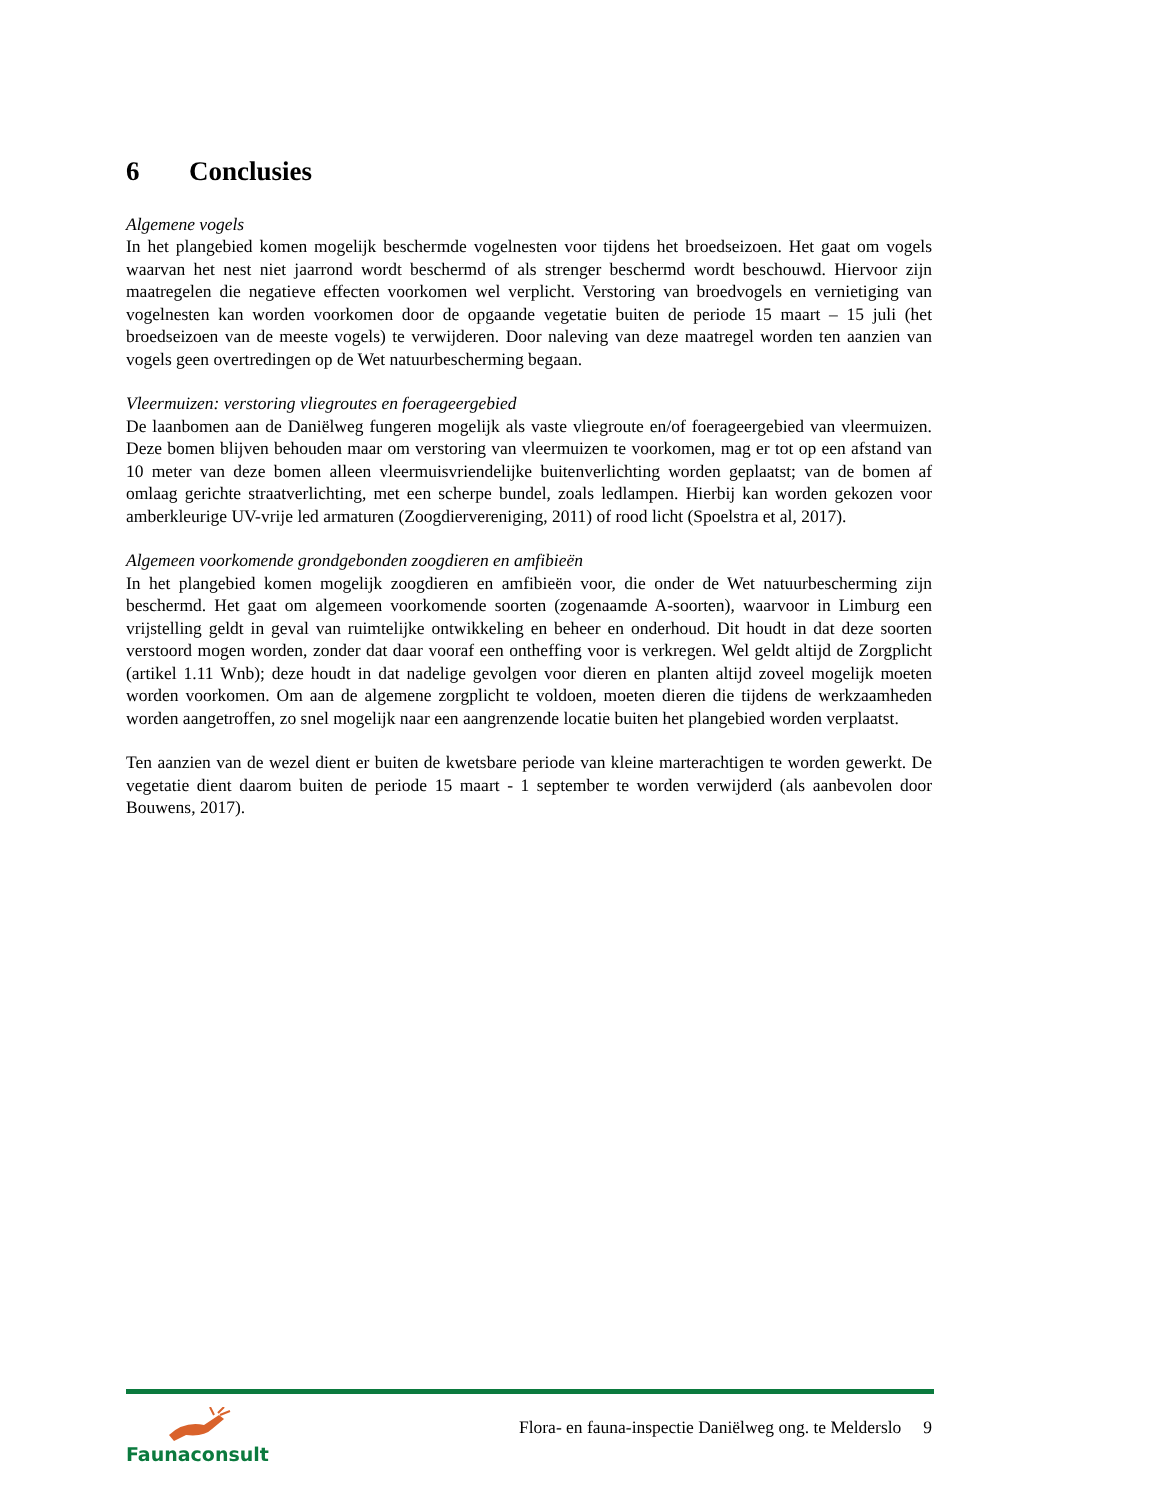6 Conclusies
Algemene vogels
In het plangebied komen mogelijk beschermde vogelnesten voor tijdens het broedseizoen. Het gaat om vogels waarvan het nest niet jaarrond wordt beschermd of als strenger beschermd wordt beschouwd. Hiervoor zijn maatregelen die negatieve effecten voorkomen wel verplicht. Verstoring van broedvogels en vernietiging van vogelnesten kan worden voorkomen door de opgaande vegetatie buiten de periode 15 maart – 15 juli (het broedseizoen van de meeste vogels) te verwijderen. Door naleving van deze maatregel worden ten aanzien van vogels geen overtredingen op de Wet natuurbescherming begaan.
Vleermuizen: verstoring vliegroutes en foerageergebied
De laanbomen aan de Daniëlweg fungeren mogelijk als vaste vliegroute en/of foerageergebied van vleermuizen. Deze bomen blijven behouden maar om verstoring van vleermuizen te voorkomen, mag er tot op een afstand van 10 meter van deze bomen alleen vleermuisvriendelijke buitenverlichting worden geplaatst; van de bomen af omlaag gerichte straatverlichting, met een scherpe bundel, zoals ledlampen. Hierbij kan worden gekozen voor amberkleurige UV-vrije led armaturen (Zoogdiervereniging, 2011) of rood licht (Spoelstra et al, 2017).
Algemeen voorkomende grondgebonden zoogdieren en amfibieën
In het plangebied komen mogelijk zoogdieren en amfibieën voor, die onder de Wet natuurbescherming zijn beschermd. Het gaat om algemeen voorkomende soorten (zogenaamde A-soorten), waarvoor in Limburg een vrijstelling geldt in geval van ruimtelijke ontwikkeling en beheer en onderhoud. Dit houdt in dat deze soorten verstoord mogen worden, zonder dat daar vooraf een ontheffing voor is verkregen. Wel geldt altijd de Zorgplicht (artikel 1.11 Wnb); deze houdt in dat nadelige gevolgen voor dieren en planten altijd zoveel mogelijk moeten worden voorkomen. Om aan de algemene zorgplicht te voldoen, moeten dieren die tijdens de werkzaamheden worden aangetroffen, zo snel mogelijk naar een aangrenzende locatie buiten het plangebied worden verplaatst.
Ten aanzien van de wezel dient er buiten de kwetsbare periode van kleine marterachtigen te worden gewerkt. De vegetatie dient daarom buiten de periode 15 maart - 1 september te worden verwijderd (als aanbevolen door Bouwens, 2017).
Faunaconsult
Flora- en fauna-inspectie Daniëlweg ong. te Melderslo 9